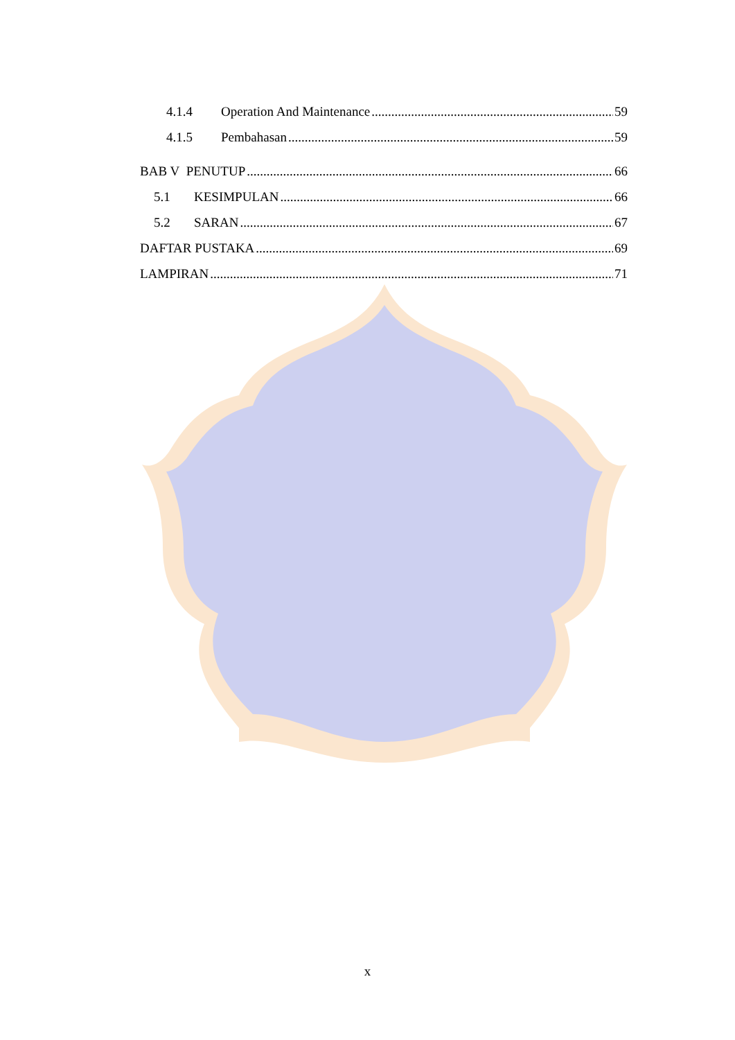4.1.4 Operation And Maintenance 59
4.1.5 Pembahasan 59
BAB V PENUTUP 66
5.1 KESIMPULAN 66
5.2 SARAN 67
DAFTAR PUSTAKA 69
LAMPIRAN 71
x